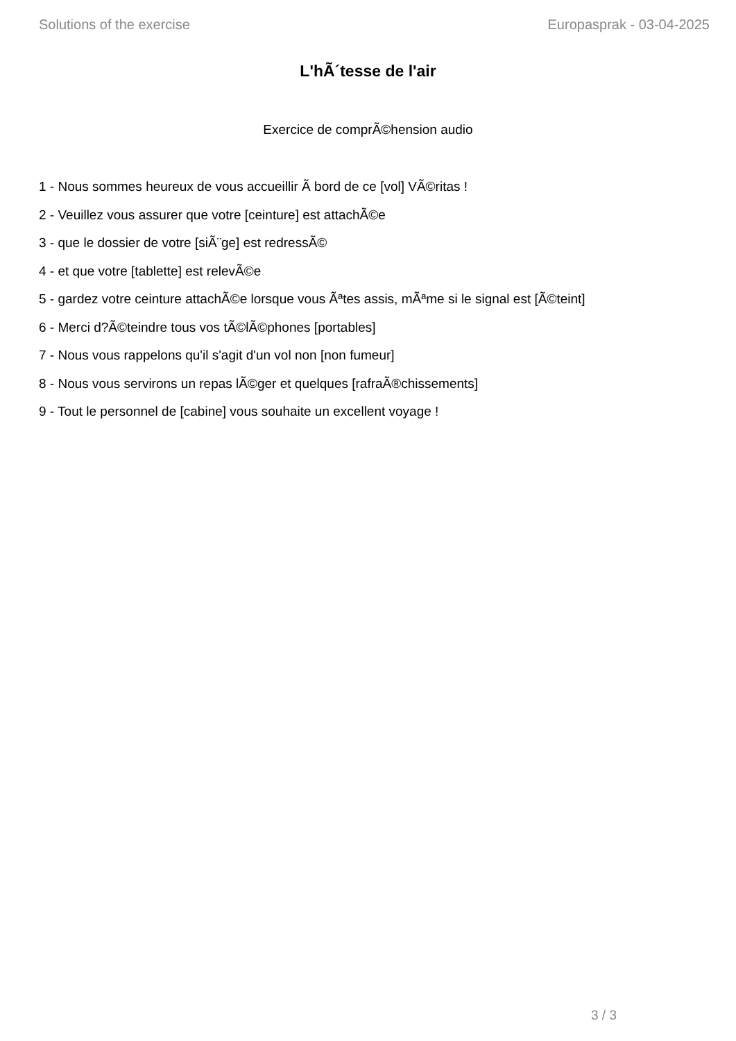Solutions of the exercise Europasprak - 03-04-2025
L'hÃ´tesse de l'air
Exercice de comprÃ©hension audio
1 - Nous sommes heureux de vous accueillir Ã bord de ce [vol] VÃ©ritas !
2 - Veuillez vous assurer que votre [ceinture] est attachÃ©e
3 - que le dossier de votre [siÃ¨ge] est redressÃ©
4 - et que votre [tablette] est relevÃ©e
5 - gardez votre ceinture attachÃ©e lorsque vous Ãªtes assis, mÃªme si le signal est [Ã©teint]
6 - Merci d?Ã©teindre tous vos tÃ©lÃ©phones [portables]
7 - Nous vous rappelons qu'il s'agit d'un vol non [non fumeur]
8 - Nous vous servirons un repas lÃ©ger et quelques [rafraÃ®chissements]
9 - Tout le personnel de [cabine] vous souhaite un excellent voyage !
3 / 3